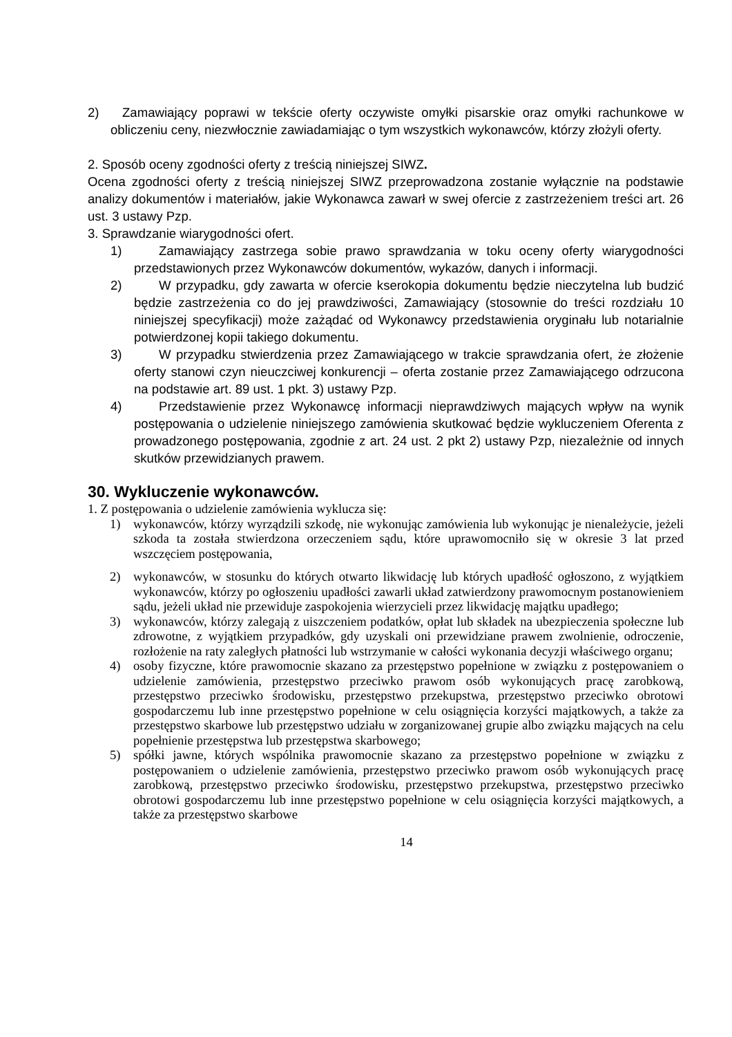2) Zamawiający poprawi w tekście oferty oczywiste omyłki pisarskie oraz omyłki rachunkowe w obliczeniu ceny, niezwłocznie zawiadamiając o tym wszystkich wykonawców, którzy złożyli oferty.
2. Sposób oceny zgodności oferty z treścią niniejszej SIWZ.
Ocena zgodności oferty z treścią niniejszej SIWZ przeprowadzona zostanie wyłącznie na podstawie analizy dokumentów i materiałów, jakie Wykonawca zawarł w swej ofercie z zastrzeżeniem treści art. 26 ust. 3 ustawy Pzp.
3. Sprawdzanie wiarygodności ofert.
1) Zamawiający zastrzega sobie prawo sprawdzania w toku oceny oferty wiarygodności przedstawionych przez Wykonawców dokumentów, wykazów, danych i informacji.
2) W przypadku, gdy zawarta w ofercie kserokopia dokumentu będzie nieczytelna lub budzić będzie zastrzeżenia co do jej prawdziwości, Zamawiający (stosownie do treści rozdziału 10 niniejszej specyfikacji) może zażądać od Wykonawcy przedstawienia oryginału lub notarialnie potwierdzonej kopii takiego dokumentu.
3) W przypadku stwierdzenia przez Zamawiającego w trakcie sprawdzania ofert, że złożenie oferty stanowi czyn nieuczciwej konkurencji – oferta zostanie przez Zamawiającego odrzucona na podstawie art. 89 ust. 1 pkt. 3) ustawy Pzp.
4) Przedstawienie przez Wykonawcę informacji nieprawdziwych mających wpływ na wynik postępowania o udzielenie niniejszego zamówienia skutkować będzie wykluczeniem Oferenta z prowadzonego postępowania, zgodnie z art. 24 ust. 2 pkt 2) ustawy Pzp, niezależnie od innych skutków przewidzianych prawem.
30. Wykluczenie wykonawców.
1. Z postępowania o udzielenie zamówienia wyklucza się:
1) wykonawców, którzy wyrządzili szkodę, nie wykonując zamówienia lub wykonując je nienależycie, jeżeli szkoda ta została stwierdzona orzeczeniem sądu, które uprawomocniło się w okresie 3 lat przed wszczęciem postępowania,
2) wykonawców, w stosunku do których otwarto likwidację lub których upadłość ogłoszono, z wyjątkiem wykonawców, którzy po ogłoszeniu upadłości zawarli układ zatwierdzony prawomocnym postanowieniem sądu, jeżeli układ nie przewiduje zaspokojenia wierzycieli przez likwidację majątku upadłego;
3) wykonawców, którzy zalegają z uiszczeniem podatków, opłat lub składek na ubezpieczenia społeczne lub zdrowotne, z wyjątkiem przypadków, gdy uzyskali oni przewidziane prawem zwolnienie, odroczenie, rozłożenie na raty zaległych płatności lub wstrzymanie w całości wykonania decyzji właściwego organu;
4) osoby fizyczne, które prawomocnie skazano za przestępstwo popełnione w związku z postępowaniem o udzielenie zamówienia, przestępstwo przeciwko prawom osób wykonujących pracę zarobkową, przestępstwo przeciwko środowisku, przestępstwo przekupstwa, przestępstwo przeciwko obrotowi gospodarczemu lub inne przestępstwo popełnione w celu osiągnięcia korzyści majątkowych, a także za przestępstwo skarbowe lub przestępstwo udziału w zorganizowanej grupie albo związku mających na celu popełnienie przestępstwa lub przestępstwa skarbowego;
5) spółki jawne, których wspólnika prawomocnie skazano za przestępstwo popełnione w związku z postępowaniem o udzielenie zamówienia, przestępstwo przeciwko prawom osób wykonujących pracę zarobkową, przestępstwo przeciwko środowisku, przestępstwo przekupstwa, przestępstwo przeciwko obrotowi gospodarczemu lub inne przestępstwo popełnione w celu osiągnięcia korzyści majątkowych, a także za przestępstwo skarbowe
14